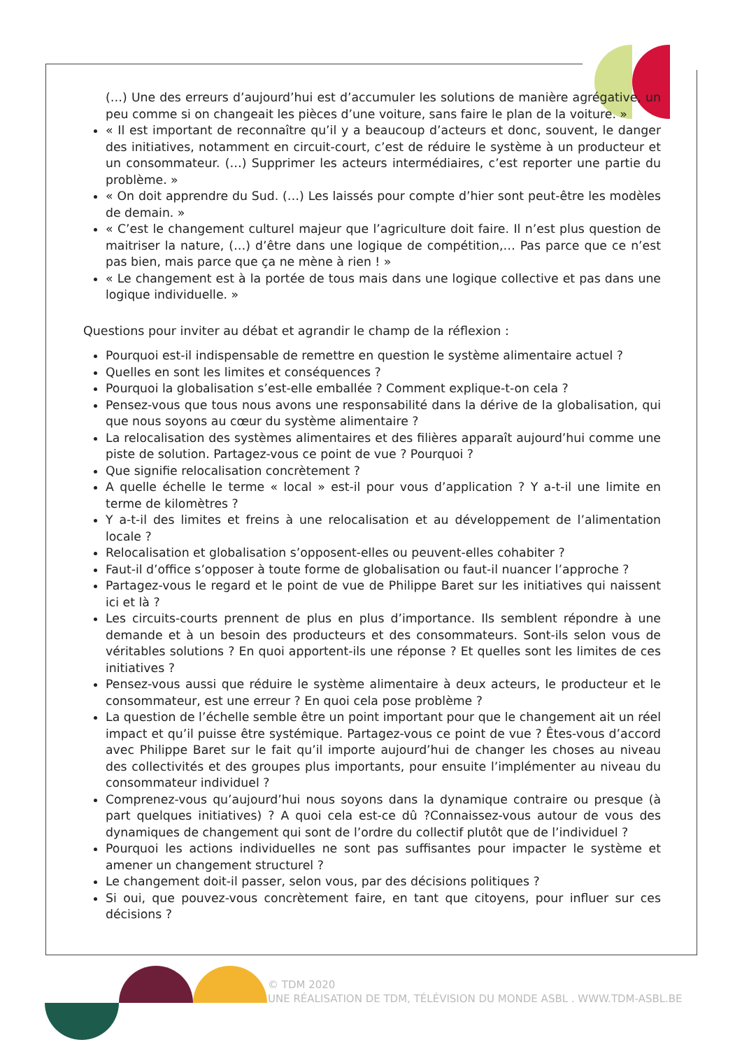(…) Une des erreurs d’aujourd’hui est d’accumuler les solutions de manière agrégative, un peu comme si on changeait les pièces d’une voiture, sans faire le plan de la voiture. »
« Il est important de reconnaître qu’il y a beaucoup d’acteurs et donc, souvent, le danger des initiatives, notamment en circuit-court, c’est de réduire le système à un producteur et un consommateur. (…) Supprimer les acteurs intermédiaires, c’est reporter une partie du problème. »
« On doit apprendre du Sud. (…) Les laissés pour compte d’hier sont peut-être les modèles de demain. »
« C’est le changement culturel majeur que l’agriculture doit faire. Il n’est plus question de maitriser la nature, (…) d’être dans une logique de compétition,… Pas parce que ce n’est pas bien, mais parce que ça ne mène à rien ! »
« Le changement est à la portée de tous mais dans une logique collective et pas dans une logique individuelle. »
Questions pour inviter au débat et agrandir le champ de la réflexion :
Pourquoi est-il indispensable de remettre en question le système alimentaire actuel ?
Quelles en sont les limites et conséquences ?
Pourquoi la globalisation s’est-elle emballée ? Comment explique-t-on cela ?
Pensez-vous que tous nous avons une responsabilité dans la dérive de la globalisation, qui que nous soyons au cœur du système alimentaire ?
La relocalisation des systèmes alimentaires et des filières apparaît aujourd’hui comme une piste de solution. Partagez-vous ce point de vue ? Pourquoi ?
Que signifie relocalisation concrètement ?
A quelle échelle le terme « local » est-il pour vous d’application ? Y a-t-il une limite en terme de kilomètres ?
Y a-t-il des limites et freins à une relocalisation et au développement de l’alimentation locale ?
Relocalisation et globalisation s’opposent-elles ou peuvent-elles cohabiter ?
Faut-il d’office s’opposer à toute forme de globalisation ou faut-il nuancer l’approche ?
Partagez-vous le regard et le point de vue de Philippe Baret sur les initiatives qui naissent ici et là ?
Les circuits-courts prennent de plus en plus d’importance. Ils semblent répondre à une demande et à un besoin des producteurs et des consommateurs. Sont-ils selon vous de véritables solutions ? En quoi apportent-ils une réponse ? Et quelles sont les limites de ces initiatives ?
Pensez-vous aussi que réduire le système alimentaire à deux acteurs, le producteur et le consommateur, est une erreur ? En quoi cela pose problème ?
La question de l’échelle semble être un point important pour que le changement ait un réel impact et qu’il puisse être systémique. Partagez-vous ce point de vue ? Êtes-vous d’accord avec Philippe Baret sur le fait qu’il importe aujourd’hui de changer les choses au niveau des collectivités et des groupes plus importants, pour ensuite l’implémenter au niveau du consommateur individuel ?
Comprenez-vous qu’aujourd’hui nous soyons dans la dynamique contraire ou presque (à part quelques initiatives) ? A quoi cela est-ce dû ?Connaissez-vous autour de vous des dynamiques de changement qui sont de l’ordre du collectif plutôt que de l’individuel ?
Pourquoi les actions individuelles ne sont pas suffisantes pour impacter le système et amener un changement structurel ?
Le changement doit-il passer, selon vous, par des décisions politiques ?
Si oui, que pouvez-vous concrètement faire, en tant que citoyens, pour influer sur ces décisions ?
© TDM 2020
UNE RÉALISATION DE TDM, TÉLÉVISION DU MONDE ASBL . WWW.TDM-ASBL.BE